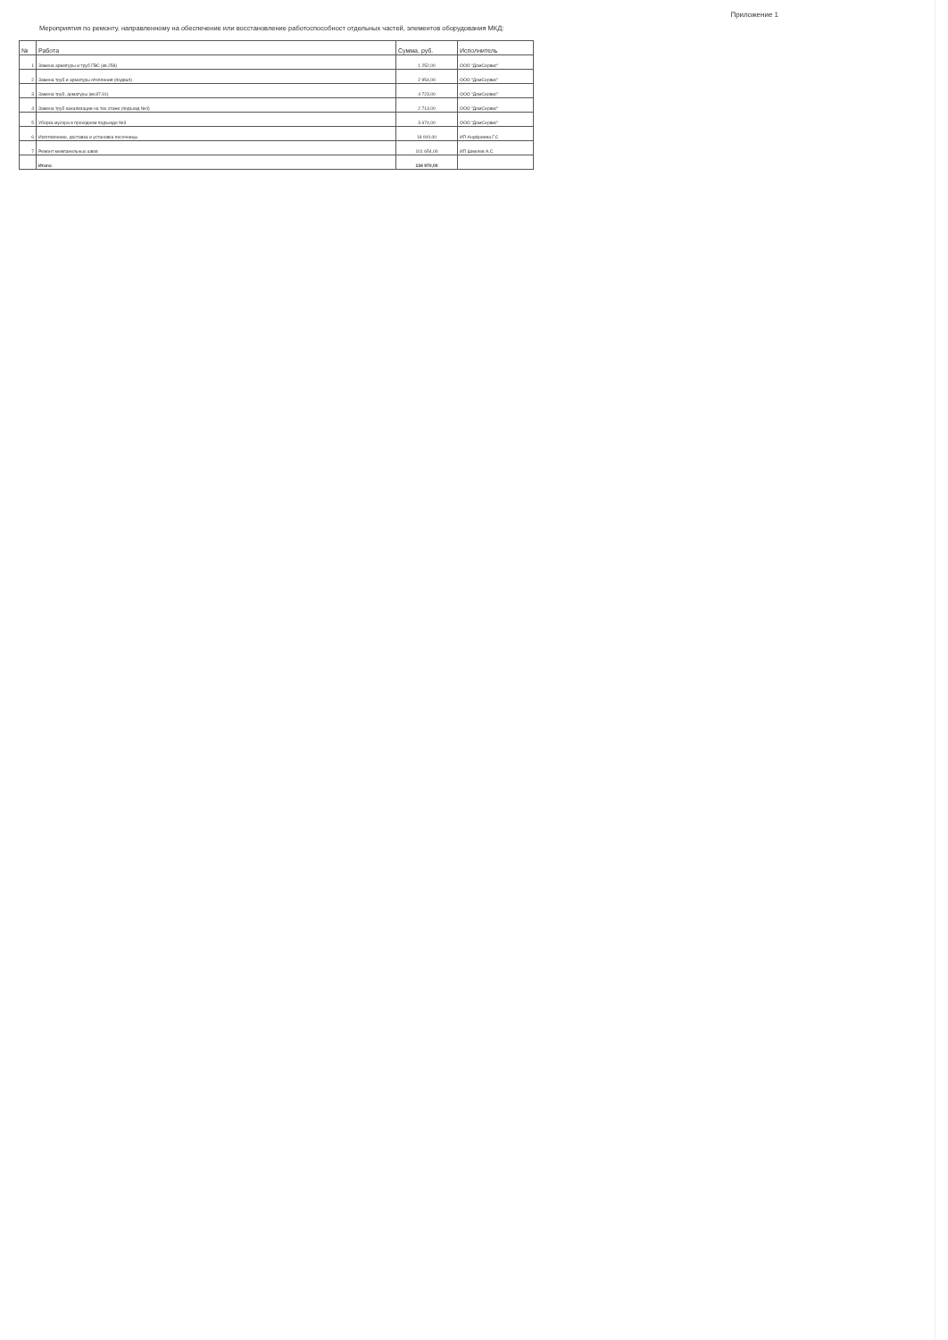Приложение 1
Мероприятия по ремонту, направленному на обеспечение или восстановление работоспособност отдельных частей, элементов оборудования МКД:
| № | Работа | Сумма, руб. | Исполнитель |
| --- | --- | --- | --- |
| 1 | Замена арматуры и труб ГВС (кв.258) | 1 252,00 | ООО "ДомСервис" |
| 2 | Замена труб и арматуры отопления (подвал) | 2 954,00 | ООО "ДомСервис" |
| 3 | Замена труб, арматуры (кв.87,91) | 4 723,00 | ООО "ДомСервис" |
| 4 | Замена труб канализации на тех.этаже (подъезд №4) | 2 713,00 | ООО "ДомСервис" |
| 5 | Уборка мусора в проходном подъезде №3 | 3 674,00 | ООО "ДомСервис" |
| 6 | Изготовление, доставка и установка песочницы | 18 000,00 | ИП Ануфриева Г.С |
| 7 | Ремонт межпанельных швов | 101 654,00 | ИП Шмелев А.С |
| | Итого: | 134 970,00 | |